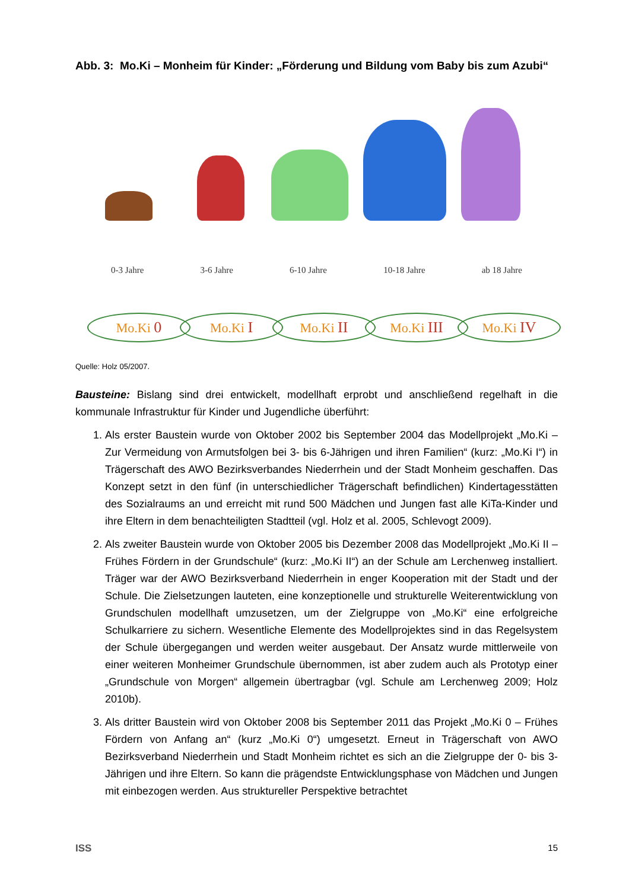Abb. 3: Mo.Ki – Monheim für Kinder: „Förderung und Bildung vom Baby bis zum Azubi“
0-3 Jahre 3-6 Jahre 6-10 Jahre 10-18 Jahre ab 18 Jahre
Mo.Ki 0
Mo.Ki I
Mo.Ki II
Mo.Ki III
Mo.Ki IV
Quelle: Holz 05/2007.
Bausteine: Bislang sind drei entwickelt, modellhaft erprobt und anschließend regelhaft in die kommunale Infrastruktur für Kinder und Jugendliche überführt:
1. Als erster Baustein wurde von Oktober 2002 bis September 2004 das Modellprojekt „Mo.Ki – Zur Vermeidung von Armutsfolgen bei 3- bis 6-Jährigen und ihren Familien“ (kurz: „Mo.Ki I“) in Trägerschaft des AWO Bezirksverbandes Niederrhein und der Stadt Monheim geschaffen. Das Konzept setzt in den fünf (in unterschiedlicher Trägerschaft befindlichen) Kindertagesstätten des Sozialraums an und erreicht mit rund 500 Mädchen und Jungen fast alle KiTa-Kinder und ihre Eltern in dem benachteiligten Stadtteil (vgl. Holz et al. 2005, Schlevogt 2009).
2. Als zweiter Baustein wurde von Oktober 2005 bis Dezember 2008 das Modellprojekt „Mo.Ki II – Frühes Fördern in der Grundschule“ (kurz: „Mo.Ki II“) an der Schule am Lerchenweg installiert. Träger war der AWO Bezirksverband Niederrhein in enger Kooperation mit der Stadt und der Schule. Die Zielsetzungen lauteten, eine konzeptionelle und strukturelle Weiterentwicklung von Grundschulen modellhaft umzusetzen, um der Zielgruppe von „Mo.Ki“ eine erfolgreiche Schulkarriere zu sichern. Wesentliche Elemente des Modellprojektes sind in das Regelsystem der Schule übergegangen und werden weiter ausgebaut. Der Ansatz wurde mittlerweile von einer weiteren Monheimer Grundschule übernommen, ist aber zudem auch als Prototyp einer „Grundschule von Morgen“ allgemein übertragbar (vgl. Schule am Lerchenweg 2009; Holz 2010b).
3. Als dritter Baustein wird von Oktober 2008 bis September 2011 das Projekt „Mo.Ki 0 – Frühes Fördern von Anfang an“ (kurz „Mo.Ki 0“) umgesetzt. Erneut in Trägerschaft von AWO Bezirksverband Niederrhein und Stadt Monheim richtet es sich an die Zielgruppe der 0- bis 3-Jährigen und ihre Eltern. So kann die prägendste Entwicklungsphase von Mädchen und Jungen mit einbezogen werden. Aus struktureller Perspektive betrachtet
ISS 15